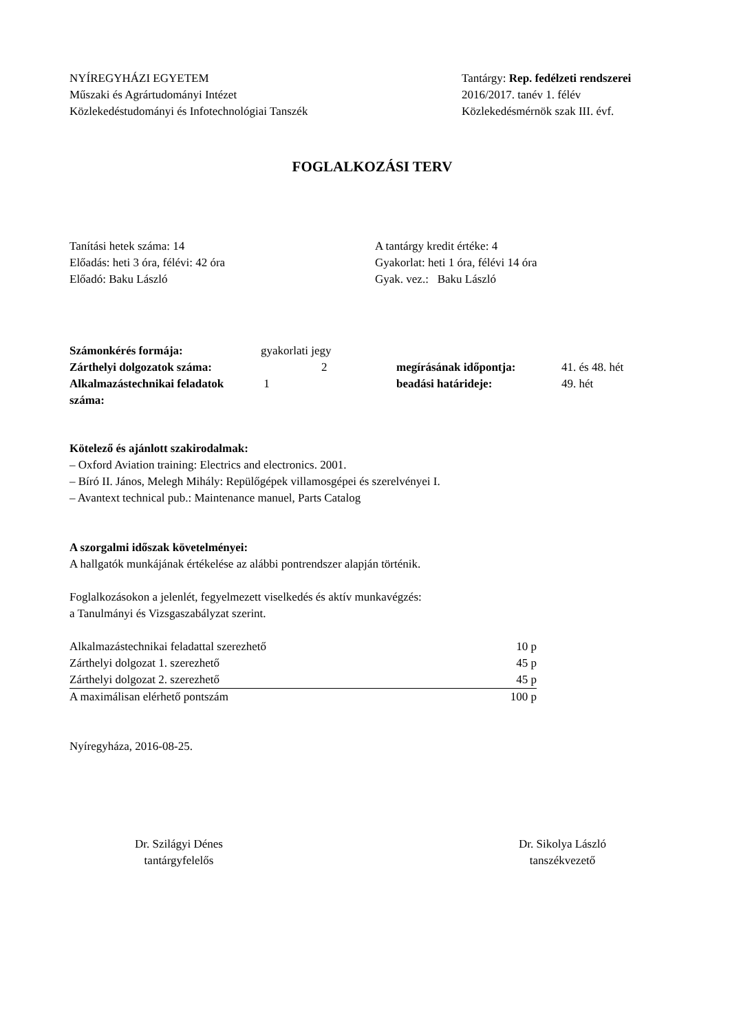NYÍREGYHÁZI EGYETEM
Műszaki és Agrártudományi Intézet
Közlekedéstudományi és Infotechnológiai Tanszék
Tantárgy: Rep. fedélzeti rendszerei
2016/2017. tanév 1. félév
Közlekedésmérnök szak III. évf.
FOGLALKOZÁSI TERV
Tanítási hetek száma: 14
Előadás: heti 3 óra, félévi: 42 óra
Előadó: Baku László
A tantárgy kredit értéke: 4
Gyakorlat: heti 1 óra, félévi 14 óra
Gyak. vez.: Baku László
| Számonkérés formája: | gyakorlati jegy | | | |
| Zárthelyi dolgozatok száma: | 2 | megírásának időpontja: | 41. és 48. hét | |
| Alkalmazástechnikai feladatok száma: | 1 | beadási határideje: | 49. hét | |
Kötelező és ajánlott szakirodalmak:
– Oxford Aviation training: Electrics and electronics. 2001.
– Bíró II. János, Melegh Mihály: Repülőgépek villamosgépei és szerelvényei I.
– Avantext technical pub.: Maintenance manuel, Parts Catalog
A szorgalmi időszak követelményei:
A hallgatók munkájának értékelése az alábbi pontrendszer alapján történik.
Foglalkozásokon a jelenlét, fegyelmezett viselkedés és aktív munkavégzés:
a Tanulmányi és Vizsgaszabályzat szerint.
| Alkalmazástechnikai feladattal szerezhető | 10 p |
| Zárthelyi dolgozat 1. szerezhető | 45 p |
| Zárthelyi dolgozat 2. szerezhető | 45 p |
| A maximálisan elérhető pontszám | 100 p |
Nyíregyháza, 2016-08-25.
Dr. Szilágyi Dénes
tantárgyfelelős
Dr. Sikolya László
tanszékvezető